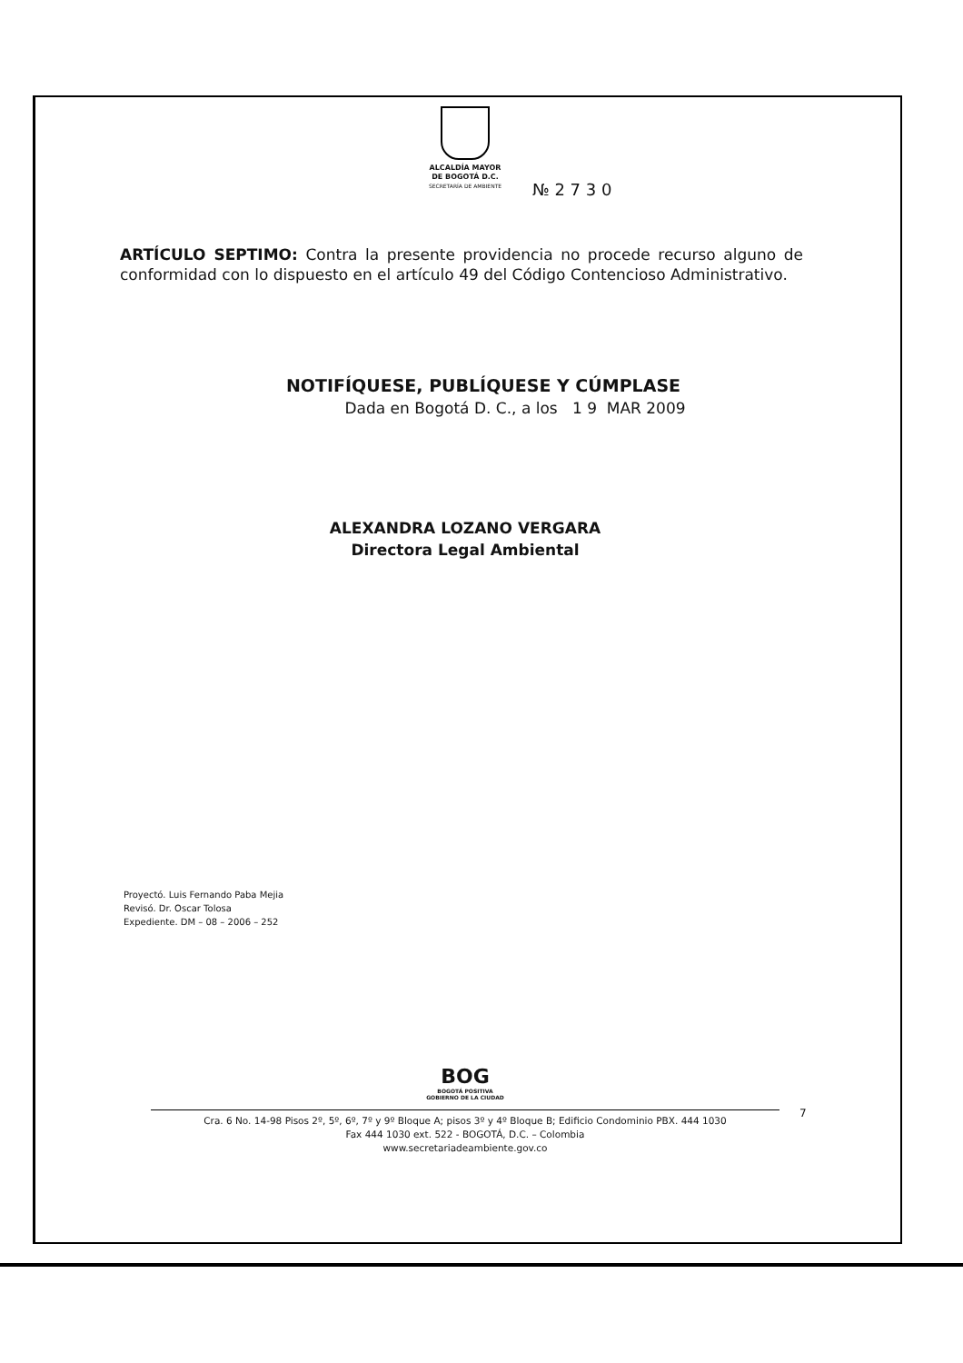ALCALDÍA MAYOR
DE BOGOTÁ D.C.
SECRETARÍA DE AMBIENTE
№ 2 7 3 0
ARTÍCULO SEPTIMO: Contra la presente providencia no procede recurso alguno de conformidad con lo dispuesto en el artículo 49 del Código Contencioso Administrativo.
NOTIFÍQUESE, PUBLÍQUESE Y CÚMPLASE
Dada en Bogotá D. C., a los 1 9 MAR 2009
ALEXANDRA LOZANO VERGARA
Directora Legal Ambiental
Proyectó. Luis Fernando Paba Mejia
Revisó. Dr. Oscar Tolosa
Expediente. DM – 08 – 2006 – 252
BOG
BOGOTÁ POSITIVA
GOBIERNO DE LA CIUDAD
Cra. 6 No. 14-98 Pisos 2º, 5º, 6º, 7º y 9º Bloque A; pisos 3º y 4º Bloque B; Edificio Condominio PBX. 444 1030
Fax 444 1030 ext. 522 - BOGOTÁ, D.C. – Colombia
www.secretariadeambiente.gov.co
7